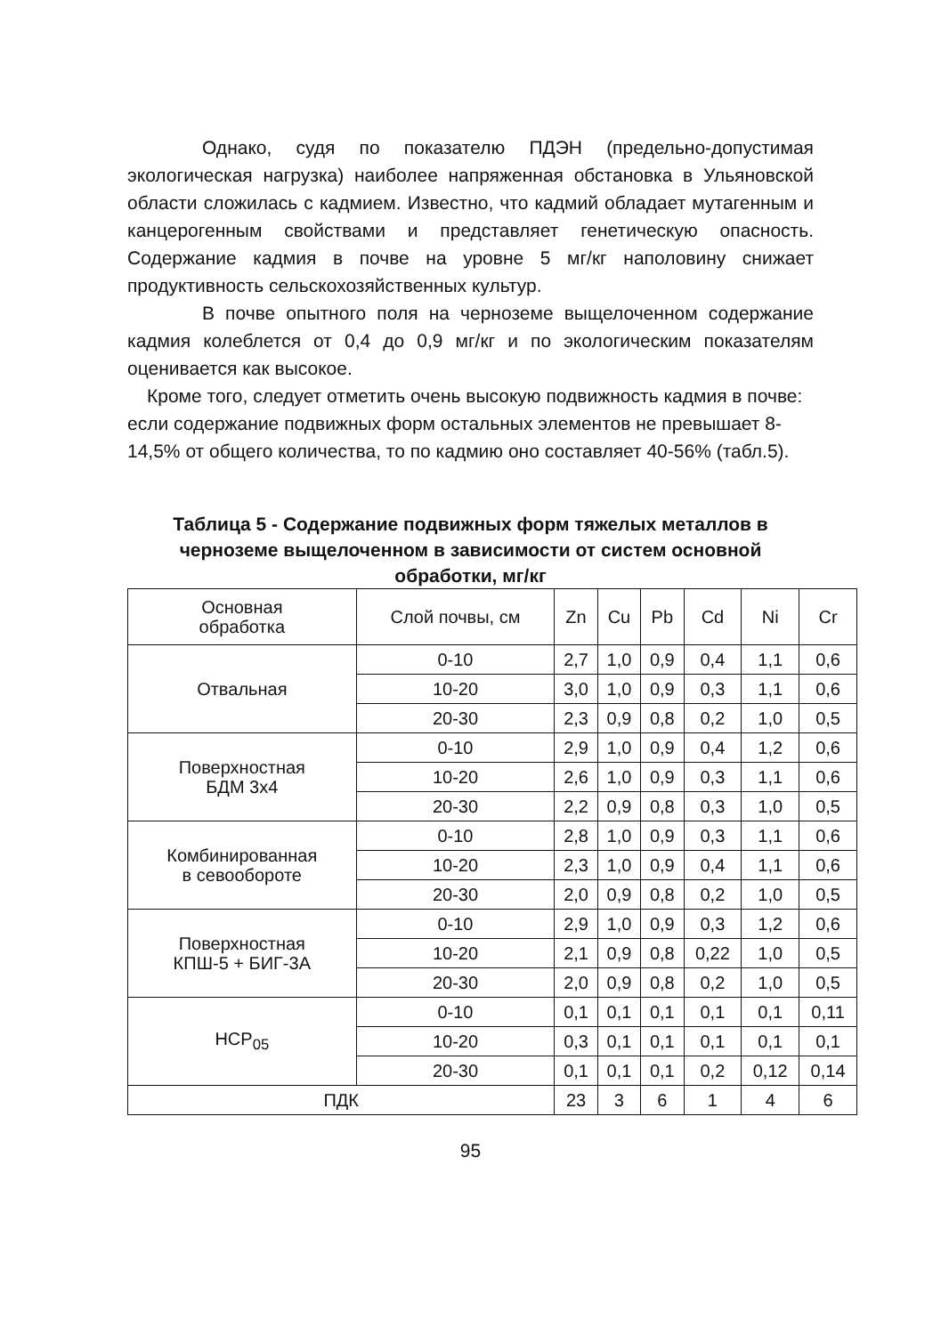Однако, судя по показателю ПДЭН (предельно-допустимая экологическая нагрузка) наиболее напряженная обстановка в Ульяновской области сложилась с кадмием. Известно, что кадмий обладает мутагенным и канцерогенным свойствами и представляет генетическую опасность. Содержание кадмия в почве на уровне 5 мг/кг наполовину снижает продуктивность сельскохозяйственных культур.
В почве опытного поля на черноземе выщелоченном содержание кадмия колеблется от 0,4 до 0,9 мг/кг и по экологическим показателям оценивается как высокое.
Кроме того, следует отметить очень высокую подвижность кадмия в почве: если содержание подвижных форм остальных элементов не превышает 8-14,5% от общего количества, то по кадмию оно составляет 40-56% (табл.5).
Таблица 5 - Содержание подвижных форм тяжелых металлов в черноземе выщелоченном в зависимости от систем основной обработки, мг/кг
| Основная обработка | Слой почвы, см | Zn | Cu | Pb | Cd | Ni | Cr |
| Отвальная | 0-10 | 2,7 | 1,0 | 0,9 | 0,4 | 1,1 | 0,6 |
| | 10-20 | 3,0 | 1,0 | 0,9 | 0,3 | 1,1 | 0,6 |
| | 20-30 | 2,3 | 0,9 | 0,8 | 0,2 | 1,0 | 0,5 |
| Поверхностная БДМ 3х4 | 0-10 | 2,9 | 1,0 | 0,9 | 0,4 | 1,2 | 0,6 |
| | 10-20 | 2,6 | 1,0 | 0,9 | 0,3 | 1,1 | 0,6 |
| | 20-30 | 2,2 | 0,9 | 0,8 | 0,3 | 1,0 | 0,5 |
| Комбинированная в севообороте | 0-10 | 2,8 | 1,0 | 0,9 | 0,3 | 1,1 | 0,6 |
| | 10-20 | 2,3 | 1,0 | 0,9 | 0,4 | 1,1 | 0,6 |
| | 20-30 | 2,0 | 0,9 | 0,8 | 0,2 | 1,0 | 0,5 |
| Поверхностная КПШ-5 + БИГ-3А | 0-10 | 2,9 | 1,0 | 0,9 | 0,3 | 1,2 | 0,6 |
| | 10-20 | 2,1 | 0,9 | 0,8 | 0,22 | 1,0 | 0,5 |
| | 20-30 | 2,0 | 0,9 | 0,8 | 0,2 | 1,0 | 0,5 |
| НСР<sub>05</sub> | 0-10 | 0,1 | 0,1 | 0,1 | 0,1 | 0,1 | 0,11 |
| | 10-20 | 0,3 | 0,1 | 0,1 | 0,1 | 0,1 | 0,1 |
| | 20-30 | 0,1 | 0,1 | 0,1 | 0,2 | 0,12 | 0,14 |
| ПДК | | 23 | 3 | 6 | 1 | 4 | 6 |
95